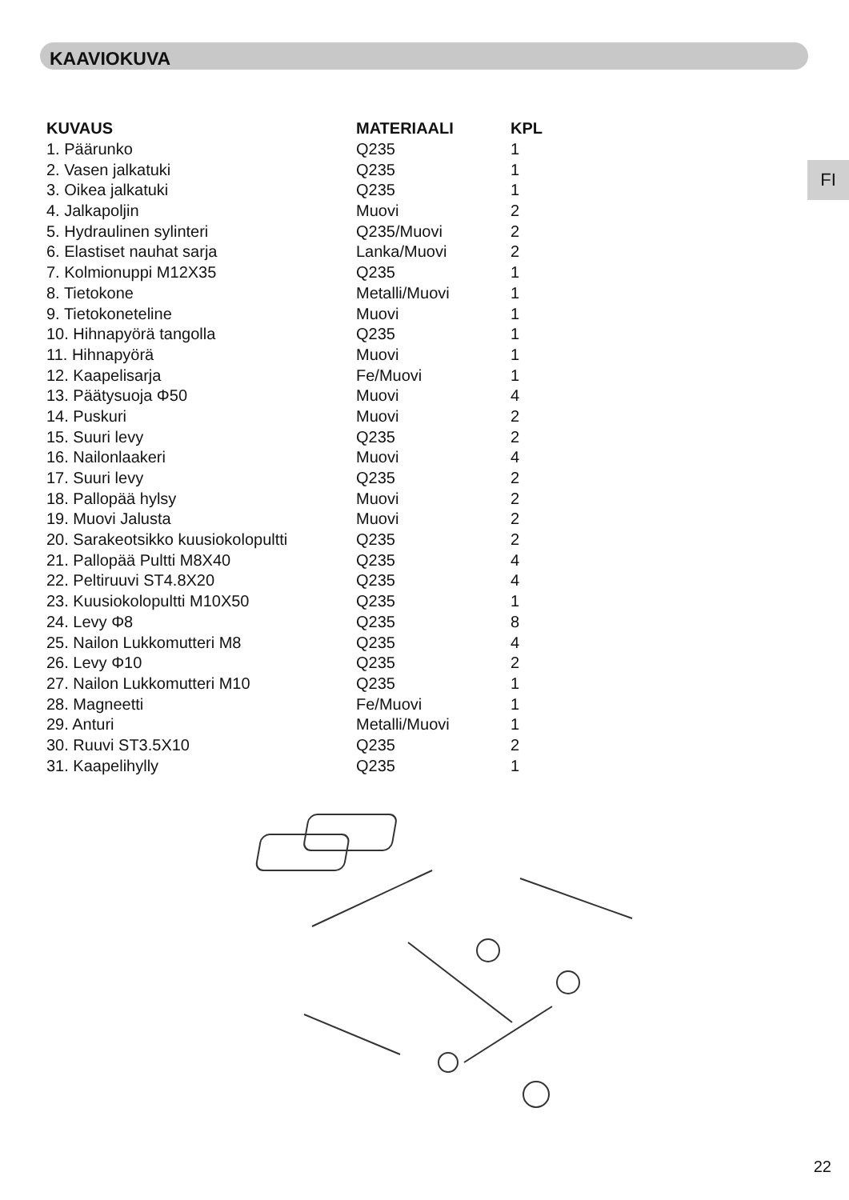KAAVIOKUVA
FI
| KUVAUS | MATERIAALI | KPL |
| --- | --- | --- |
| 1. Päärunko | Q235 | 1 |
| 2. Vasen jalkatuki | Q235 | 1 |
| 3. Oikea jalkatuki | Q235 | 1 |
| 4. Jalkapoljin | Muovi | 2 |
| 5. Hydraulinen sylinteri | Q235/Muovi | 2 |
| 6. Elastiset nauhat sarja | Lanka/Muovi | 2 |
| 7. Kolmionuppi M12X35 | Q235 | 1 |
| 8. Tietokone | Metalli/Muovi | 1 |
| 9. Tietokoneteline | Muovi | 1 |
| 10. Hihnapyörä tangolla | Q235 | 1 |
| 11. Hihnapyörä | Muovi | 1 |
| 12. Kaapelisarja | Fe/Muovi | 1 |
| 13. Päätysuoja Φ50 | Muovi | 4 |
| 14. Puskuri | Muovi | 2 |
| 15. Suuri levy | Q235 | 2 |
| 16. Nailonlaakeri | Muovi | 4 |
| 17. Suuri levy | Q235 | 2 |
| 18. Pallopää hylsy | Muovi | 2 |
| 19. Muovi Jalusta | Muovi | 2 |
| 20. Sarakeotsikko kuusiokolopultti | Q235 | 2 |
| 21. Pallopää Pultti M8X40 | Q235 | 4 |
| 22. Peltiruuvi ST4.8X20 | Q235 | 4 |
| 23. Kuusiokolopultti M10X50 | Q235 | 1 |
| 24. Levy Φ8 | Q235 | 8 |
| 25. Nailon Lukkomutteri M8 | Q235 | 4 |
| 26. Levy Φ10 | Q235 | 2 |
| 27. Nailon Lukkomutteri M10 | Q235 | 1 |
| 28. Magneetti | Fe/Muovi | 1 |
| 29. Anturi | Metalli/Muovi | 1 |
| 30. Ruuvi ST3.5X10 | Q235 | 2 |
| 31. Kaapelihylly | Q235 | 1 |
22